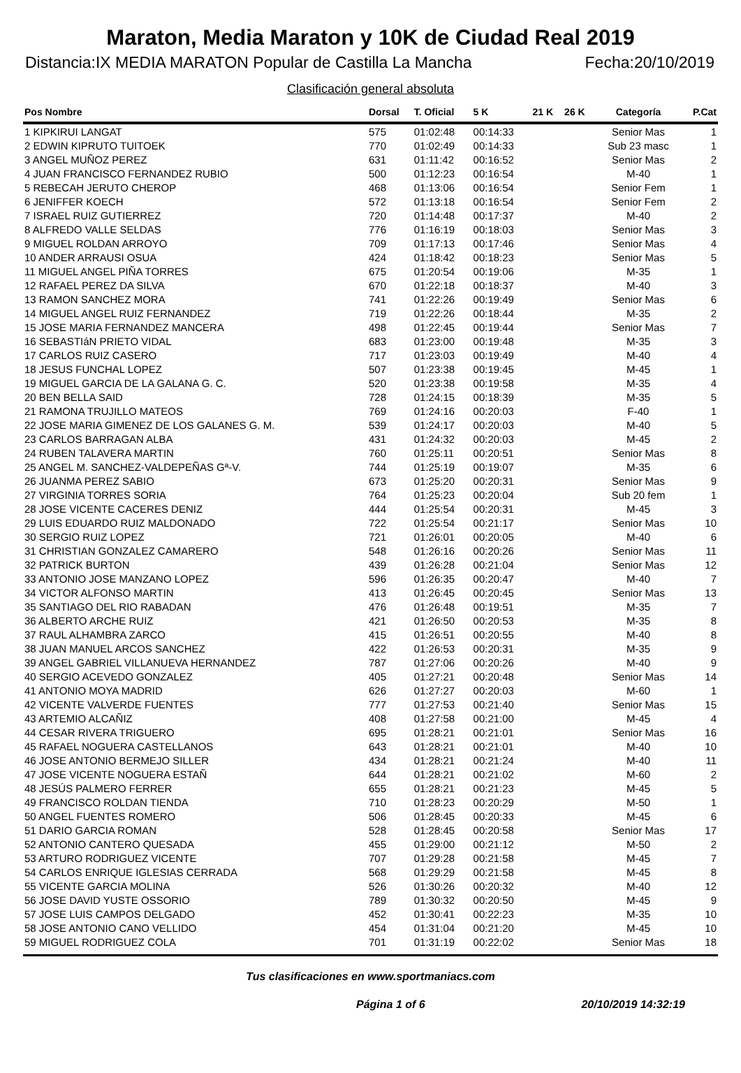Maraton, Media Maraton y 10K de Ciudad Real 2019
Distancia:IX MEDIA MARATON Popular de Castilla La Mancha Fecha:20/10/2019
Clasificación general absoluta
| Pos Nombre | Dorsal | T. Oficial | 5 K | 21 K | 26 K | Categoría | P.Cat |
| --- | --- | --- | --- | --- | --- | --- | --- |
| 1 KIPKIRUI LANGAT | 575 | 01:02:48 | 00:14:33 | | | Senior Mas | 1 |
| 2 EDWIN KIPRUTO TUITOEK | 770 | 01:02:49 | 00:14:33 | | | Sub 23 masc | 1 |
| 3 ANGEL MUÑOZ PEREZ | 631 | 01:11:42 | 00:16:52 | | | Senior Mas | 2 |
| 4 JUAN FRANCISCO FERNANDEZ RUBIO | 500 | 01:12:23 | 00:16:54 | | | M-40 | 1 |
| 5 REBECAH JERUTO CHEROP | 468 | 01:13:06 | 00:16:54 | | | Senior Fem | 1 |
| 6 JENIFFER KOECH | 572 | 01:13:18 | 00:16:54 | | | Senior Fem | 2 |
| 7 ISRAEL RUIZ GUTIERREZ | 720 | 01:14:48 | 00:17:37 | | | M-40 | 2 |
| 8 ALFREDO VALLE SELDAS | 776 | 01:16:19 | 00:18:03 | | | Senior Mas | 3 |
| 9 MIGUEL ROLDAN ARROYO | 709 | 01:17:13 | 00:17:46 | | | Senior Mas | 4 |
| 10 ANDER ARRAUSI OSUA | 424 | 01:18:42 | 00:18:23 | | | Senior Mas | 5 |
| 11 MIGUEL ANGEL PIÑA TORRES | 675 | 01:20:54 | 00:19:06 | | | M-35 | 1 |
| 12 RAFAEL PEREZ DA SILVA | 670 | 01:22:18 | 00:18:37 | | | M-40 | 3 |
| 13 RAMON SANCHEZ MORA | 741 | 01:22:26 | 00:19:49 | | | Senior Mas | 6 |
| 14 MIGUEL ANGEL RUIZ FERNANDEZ | 719 | 01:22:26 | 00:18:44 | | | M-35 | 2 |
| 15 JOSE MARIA FERNANDEZ MANCERA | 498 | 01:22:45 | 00:19:44 | | | Senior Mas | 7 |
| 16 SEBASTIáN PRIETO VIDAL | 683 | 01:23:00 | 00:19:48 | | | M-35 | 3 |
| 17 CARLOS RUIZ CASERO | 717 | 01:23:03 | 00:19:49 | | | M-40 | 4 |
| 18 JESUS FUNCHAL LOPEZ | 507 | 01:23:38 | 00:19:45 | | | M-45 | 1 |
| 19 MIGUEL GARCIA DE LA GALANA G. C. | 520 | 01:23:38 | 00:19:58 | | | M-35 | 4 |
| 20 BEN BELLA SAID | 728 | 01:24:15 | 00:18:39 | | | M-35 | 5 |
| 21 RAMONA TRUJILLO MATEOS | 769 | 01:24:16 | 00:20:03 | | | F-40 | 1 |
| 22 JOSE MARIA GIMENEZ DE LOS GALANES G. M. | 539 | 01:24:17 | 00:20:03 | | | M-40 | 5 |
| 23 CARLOS BARRAGAN ALBA | 431 | 01:24:32 | 00:20:03 | | | M-45 | 2 |
| 24 RUBEN TALAVERA MARTIN | 760 | 01:25:11 | 00:20:51 | | | Senior Mas | 8 |
| 25 ANGEL M. SANCHEZ-VALDEPEÑAS Gª-V. | 744 | 01:25:19 | 00:19:07 | | | M-35 | 6 |
| 26 JUANMA PEREZ SABIO | 673 | 01:25:20 | 00:20:31 | | | Senior Mas | 9 |
| 27 VIRGINIA TORRES SORIA | 764 | 01:25:23 | 00:20:04 | | | Sub 20 fem | 1 |
| 28 JOSE VICENTE CACERES DENIZ | 444 | 01:25:54 | 00:20:31 | | | M-45 | 3 |
| 29 LUIS EDUARDO RUIZ MALDONADO | 722 | 01:25:54 | 00:21:17 | | | Senior Mas | 10 |
| 30 SERGIO RUIZ LOPEZ | 721 | 01:26:01 | 00:20:05 | | | M-40 | 6 |
| 31 CHRISTIAN GONZALEZ CAMARERO | 548 | 01:26:16 | 00:20:26 | | | Senior Mas | 11 |
| 32 PATRICK BURTON | 439 | 01:26:28 | 00:21:04 | | | Senior Mas | 12 |
| 33 ANTONIO JOSE MANZANO LOPEZ | 596 | 01:26:35 | 00:20:47 | | | M-40 | 7 |
| 34 VICTOR ALFONSO MARTIN | 413 | 01:26:45 | 00:20:45 | | | Senior Mas | 13 |
| 35 SANTIAGO DEL RIO RABADAN | 476 | 01:26:48 | 00:19:51 | | | M-35 | 7 |
| 36 ALBERTO ARCHE RUIZ | 421 | 01:26:50 | 00:20:53 | | | M-35 | 8 |
| 37 RAUL ALHAMBRA ZARCO | 415 | 01:26:51 | 00:20:55 | | | M-40 | 8 |
| 38 JUAN MANUEL ARCOS SANCHEZ | 422 | 01:26:53 | 00:20:31 | | | M-35 | 9 |
| 39 ANGEL GABRIEL VILLANUEVA HERNANDEZ | 787 | 01:27:06 | 00:20:26 | | | M-40 | 9 |
| 40 SERGIO ACEVEDO GONZALEZ | 405 | 01:27:21 | 00:20:48 | | | Senior Mas | 14 |
| 41 ANTONIO MOYA MADRID | 626 | 01:27:27 | 00:20:03 | | | M-60 | 1 |
| 42 VICENTE VALVERDE FUENTES | 777 | 01:27:53 | 00:21:40 | | | Senior Mas | 15 |
| 43 ARTEMIO ALCAÑIZ | 408 | 01:27:58 | 00:21:00 | | | M-45 | 4 |
| 44 CESAR RIVERA TRIGUERO | 695 | 01:28:21 | 00:21:01 | | | Senior Mas | 16 |
| 45 RAFAEL NOGUERA CASTELLANOS | 643 | 01:28:21 | 00:21:01 | | | M-40 | 10 |
| 46 JOSE ANTONIO BERMEJO SILLER | 434 | 01:28:21 | 00:21:24 | | | M-40 | 11 |
| 47 JOSE VICENTE NOGUERA ESTAÑ | 644 | 01:28:21 | 00:21:02 | | | M-60 | 2 |
| 48 JESÚS PALMERO FERRER | 655 | 01:28:21 | 00:21:23 | | | M-45 | 5 |
| 49 FRANCISCO ROLDAN TIENDA | 710 | 01:28:23 | 00:20:29 | | | M-50 | 1 |
| 50 ANGEL FUENTES ROMERO | 506 | 01:28:45 | 00:20:33 | | | M-45 | 6 |
| 51 DARIO GARCIA ROMAN | 528 | 01:28:45 | 00:20:58 | | | Senior Mas | 17 |
| 52 ANTONIO CANTERO QUESADA | 455 | 01:29:00 | 00:21:12 | | | M-50 | 2 |
| 53 ARTURO RODRIGUEZ VICENTE | 707 | 01:29:28 | 00:21:58 | | | M-45 | 7 |
| 54 CARLOS ENRIQUE IGLESIAS CERRADA | 568 | 01:29:29 | 00:21:58 | | | M-45 | 8 |
| 55 VICENTE GARCIA MOLINA | 526 | 01:30:26 | 00:20:32 | | | M-40 | 12 |
| 56 JOSE DAVID YUSTE OSSORIO | 789 | 01:30:32 | 00:20:50 | | | M-45 | 9 |
| 57 JOSE LUIS CAMPOS DELGADO | 452 | 01:30:41 | 00:22:23 | | | M-35 | 10 |
| 58 JOSE ANTONIO CANO VELLIDO | 454 | 01:31:04 | 00:21:20 | | | M-45 | 10 |
| 59 MIGUEL RODRIGUEZ COLA | 701 | 01:31:19 | 00:22:02 | | | Senior Mas | 18 |
Tus clasificaciones en www.sportmaniacs.com
Página 1 of 6 20/10/2019 14:32:19